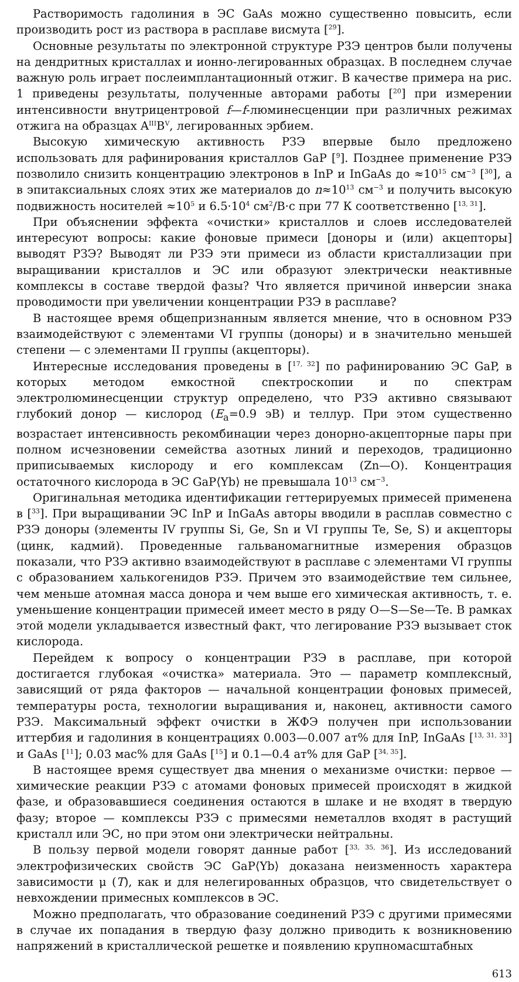Растворимость гадолиния в ЭС GaAs можно существенно повысить, если производить рост из раствора в расплаве висмута [<sup>29</sup>].
Основные результаты по электронной структуре РЗЭ центров были получены на дендритных кристаллах и ионно-легированных образцах. В последнем случае важную роль играет послеимплантационный отжиг. В качестве примера на рис. 1 приведены результаты, полученные авторами работы [<sup>20</sup>] при измерении интенсивности внутрицентровой f—f-люминесценции при различных режимах отжига на образцах A<sup>III</sup>B<sup>V</sup>, легированных эрбием.
Высокую химическую активность РЗЭ впервые было предложено использовать для рафинирования кристаллов GaP [<sup>9</sup>]. Позднее применение РЗЭ позволило снизить концентрацию электронов в InP и InGaAs до ≈10<sup>15</sup> см<sup>−3</sup> [<sup>30</sup>], а в эпитаксиальных слоях этих же материалов до n≈10<sup>13</sup> см<sup>−3</sup> и получить высокую подвижность носителей ≈10<sup>5</sup> и 6.5·10<sup>4</sup> см<sup>2</sup>/В·с при 77 К соответственно [<sup>13, 31</sup>].
При объяснении эффекта «очистки» кристаллов и слоев исследователей интересуют вопросы: какие фоновые примеси [доноры и (или) акцепторы] выводят РЗЭ? Выводят ли РЗЭ эти примеси из области кристаллизации при выращивании кристаллов и ЭС или образуют электрически неактивные комплексы в составе твердой фазы? Что является причиной инверсии знака проводимости при увеличении концентрации РЗЭ в расплаве?
В настоящее время общепризнанным является мнение, что в основном РЗЭ взаимодействуют с элементами VI группы (доноры) и в значительно меньшей степени — с элементами II группы (акцепторы).
Интересные исследования проведены в [<sup>17, 32</sup>] по рафинированию ЭС GaP, в которых методом емкостной спектроскопии и по спектрам электролюминесценции структур определено, что РЗЭ активно связывают глубокий донор — кислород (E<sub>a</sub>=0.9 эВ) и теллур. При этом существенно возрастает интенсивность рекомбинации через донорно-акцепторные пары при полном исчезновении семейства азотных линий и переходов, традиционно приписываемых кислороду и его комплексам (Zn—O). Концентрация остаточного кислорода в ЭС GaP⟨Yb⟩ не превышала 10<sup>13</sup> см<sup>−3</sup>.
Оригинальная методика идентификации геттерируемых примесей применена в [<sup>33</sup>]. При выращивании ЭС InP и InGaAs авторы вводили в расплав совместно с РЗЭ доноры (элементы IV группы Si, Ge, Sn и VI группы Te, Se, S) и акцепторы (цинк, кадмий). Проведенные гальваномагнитные измерения образцов показали, что РЗЭ активно взаимодействуют в расплаве с элементами VI группы с образованием халькогенидов РЗЭ. Причем это взаимодействие тем сильнее, чем меньше атомная масса донора и чем выше его химическая активность, т. е. уменьшение концентрации примесей имеет место в ряду O—S—Se—Te. В рамках этой модели укладывается известный факт, что легирование РЗЭ вызывает сток кислорода.
Перейдем к вопросу о концентрации РЗЭ в расплаве, при которой достигается глубокая «очистка» материала. Это — параметр комплексный, зависящий от ряда факторов — начальной концентрации фоновых примесей, температуры роста, технологии выращивания и, наконец, активности самого РЗЭ. Максимальный эффект очистки в ЖФЭ получен при использовании иттербия и гадолиния в концентрациях 0.003—0.007 ат% для InP, InGaAs [<sup>13, 31, 33</sup>] и GaAs [<sup>11</sup>]; 0.03 мас% для GaAs [<sup>15</sup>] и 0.1—0.4 ат% для GaP [<sup>34, 35</sup>].
В настоящее время существует два мнения о механизме очистки: первое — химические реакции РЗЭ с атомами фоновых примесей происходят в жидкой фазе, и образовавшиеся соединения остаются в шлаке и не входят в твердую фазу; второе — комплексы РЗЭ с примесями неметаллов входят в растущий кристалл или ЭС, но при этом они электрически нейтральны.
В пользу первой модели говорят данные работ [<sup>33, 35, 36</sup>]. Из исследований электрофизических свойств ЭС GaP⟨Yb⟩ доказана неизменность характера зависимости μ (T), как и для нелегированных образцов, что свидетельствует о невхождении примесных комплексов в ЭС.
Можно предполагать, что образование соединений РЗЭ с другими примесями в случае их попадания в твердую фазу должно приводить к возникновению напряжений в кристаллической решетке и появлению крупномасштабных
613